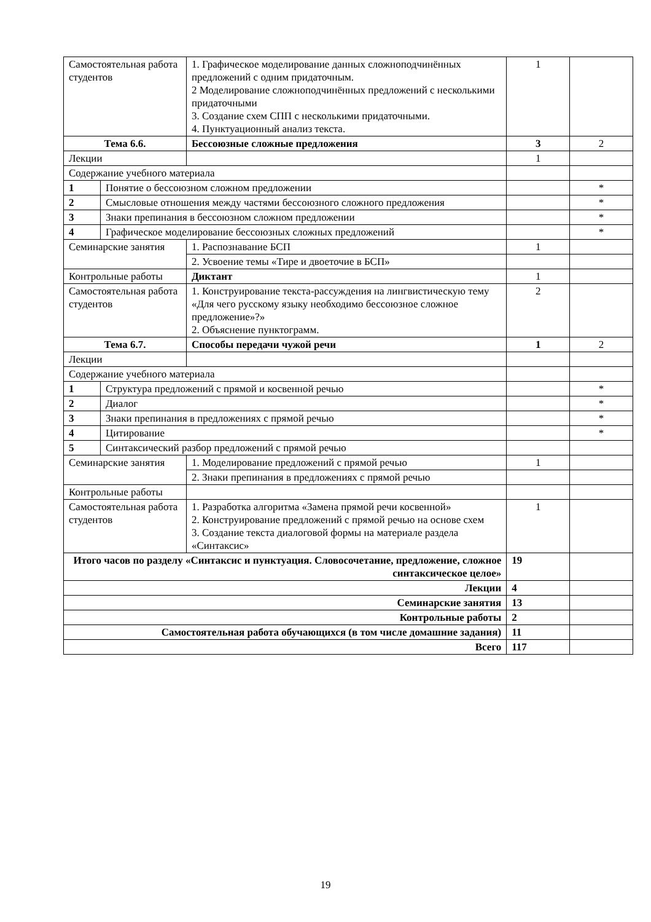| Самостоятельная работа студентов | | 1. Графическое моделирование данных сложноподчинённых предложений с одним придаточным. 2 Моделирование сложноподчинённых предложений с несколькими придаточными 3. Создание схем СПП с несколькими придаточными. 4. Пунктуационный анализ текста. | 1 | |
| Тема 6.6. | | Бессоюзные сложные предложения | 3 | 2 |
| Лекции | | | 1 | |
| Содержание учебного материала | | | | |
| 1 | Понятие о бессоюзном сложном предложении | | | * |
| 2 | Смысловые отношения между частями бессоюзного сложного предложения | | | * |
| 3 | Знаки препинания в бессоюзном сложном предложении | | | * |
| 4 | Графическое моделирование бессоюзных сложных предложений | | | * |
| Семинарские занятия | | 1. Распознавание БСП | 1 | |
| | | 2. Усвоение темы «Тире и двоеточие в БСП» | | |
| Контрольные работы | | Диктант | 1 | |
| Самостоятельная работа студентов | | 1. Конструирование текста-рассуждения на лингвистическую тему «Для чего русскому языку необходимо бессоюзное сложное предложение»?» 2. Объяснение пунктограмм. | 2 | |
| Тема 6.7. | | Способы передачи чужой речи | 1 | 2 |
| Лекции | | | | |
| Содержание учебного материала | | | | |
| 1 | Структура предложений с прямой и косвенной речью | | | * |
| 2 | Диалог | | | * |
| 3 | Знаки препинания в предложениях с прямой речью | | | * |
| 4 | Цитирование | | | * |
| 5 | Синтаксический разбор предложений с прямой речью | | | |
| Семинарские занятия | | 1. Моделирование предложений с прямой речью | 1 | |
| | | 2. Знаки препинания в предложениях с прямой речью | | |
| Контрольные работы | | | | |
| Самостоятельная работа студентов | | 1. Разработка алгоритма «Замена прямой речи косвенной» 2. Конструирование предложений с прямой речью на основе схем 3. Создание текста диалоговой формы на материале раздела «Синтаксис» | 1 | |
| Итого часов по разделу «Синтаксис и пунктуация. Словосочетание, предложение, сложное синтаксическое целое» | | | 19 | |
| Лекции | | | 4 | |
| Семинарские занятия | | | 13 | |
| Контрольные работы | | | 2 | |
| Самостоятельная работа обучающихся (в том числе домашние задания) | | | 11 | |
| Всего | | | 117 | |
19